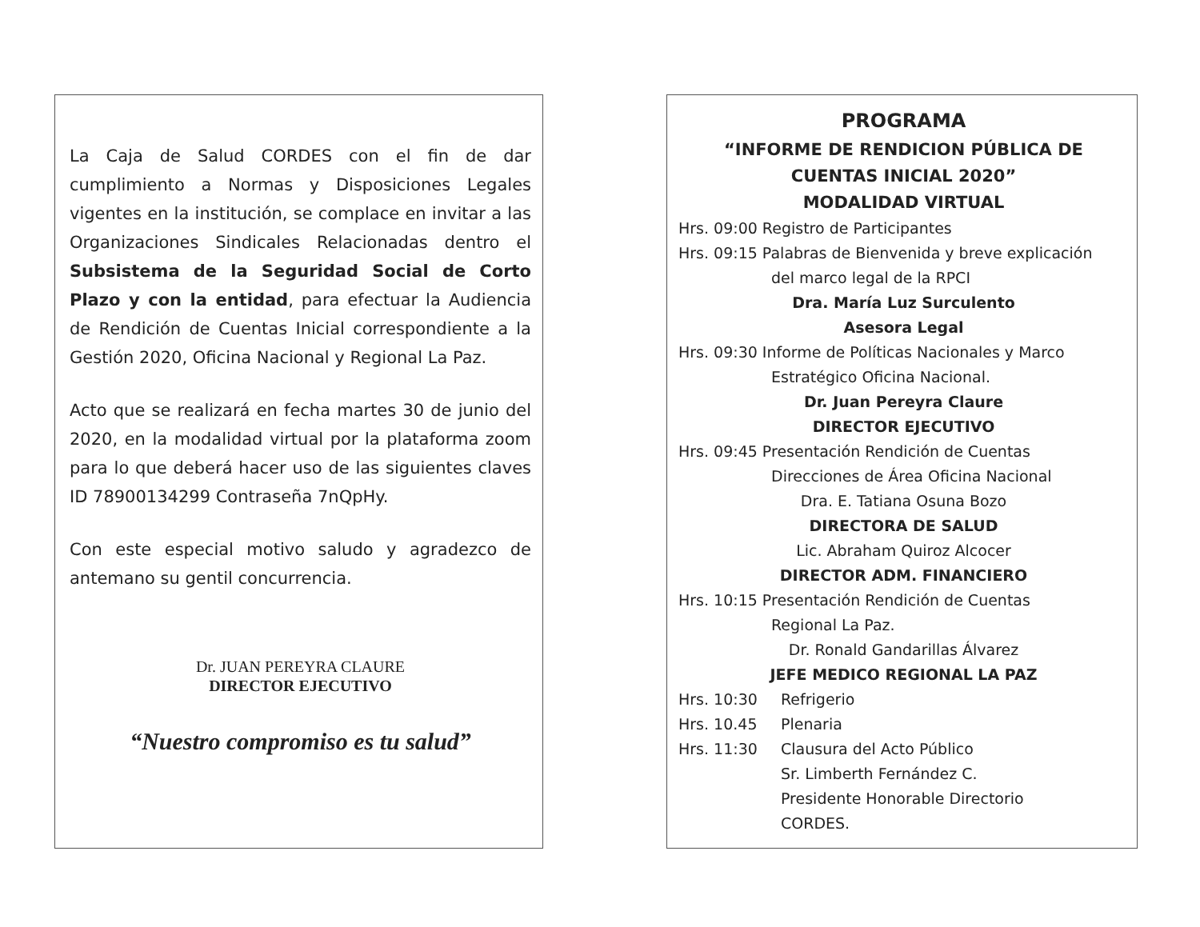La Caja de Salud CORDES con el fin de dar cumplimiento a Normas y Disposiciones Legales vigentes en la institución, se complace en invitar a las Organizaciones Sindicales Relacionadas dentro el Subsistema de la Seguridad Social de Corto Plazo y con la entidad, para efectuar la Audiencia de Rendición de Cuentas Inicial correspondiente a la Gestión 2020, Oficina Nacional y Regional La Paz.
Acto que se realizará en fecha martes 30 de junio del 2020, en la modalidad virtual por la plataforma zoom para lo que deberá hacer uso de las siguientes claves ID 78900134299 Contraseña 7nQpHy.
Con este especial motivo saludo y agradezco de antemano su gentil concurrencia.
Dr. JUAN PEREYRA CLAURE
DIRECTOR EJECUTIVO
“Nuestro compromiso es tu salud”
PROGRAMA
“INFORME DE RENDICION PÚBLICA DE CUENTAS INICIAL 2020”
MODALIDAD VIRTUAL
Hrs. 09:00 Registro de Participantes
Hrs. 09:15 Palabras de Bienvenida y breve explicación
del marco legal de la RPCI
Dra. María Luz Surculento
Asesora Legal
Hrs. 09:30 Informe de Políticas Nacionales y Marco
Estratégico Oficina Nacional.
Dr. Juan Pereyra Claure
DIRECTOR EJECUTIVO
Hrs. 09:45 Presentación Rendición de Cuentas
Direcciones de Área Oficina Nacional
Dra. E. Tatiana Osuna Bozo
DIRECTORA DE SALUD
Lic. Abraham Quiroz Alcocer
DIRECTOR ADM. FINANCIERO
Hrs. 10:15 Presentación Rendición de Cuentas
Regional La Paz.
Dr. Ronald Gandarillas Álvarez
JEFE MEDICO REGIONAL LA PAZ
Hrs. 10:30 Refrigerio
Hrs. 10.45 Plenaria
Hrs. 11:30 Clausura del Acto Público
Sr. Limberth Fernández C.
Presidente Honorable Directorio
CORDES.